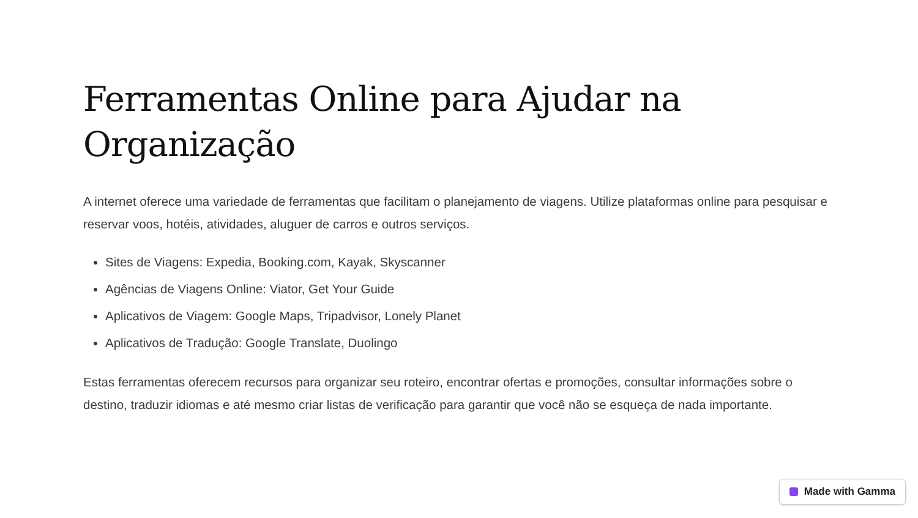Ferramentas Online para Ajudar na Organização
A internet oferece uma variedade de ferramentas que facilitam o planejamento de viagens. Utilize plataformas online para pesquisar e reservar voos, hotéis, atividades, aluguer de carros e outros serviços.
Sites de Viagens: Expedia, Booking.com, Kayak, Skyscanner
Agências de Viagens Online: Viator, Get Your Guide
Aplicativos de Viagem: Google Maps, Tripadvisor, Lonely Planet
Aplicativos de Tradução: Google Translate, Duolingo
Estas ferramentas oferecem recursos para organizar seu roteiro, encontrar ofertas e promoções, consultar informações sobre o destino, traduzir idiomas e até mesmo criar listas de verificação para garantir que você não se esqueça de nada importante.
Made with Gamma